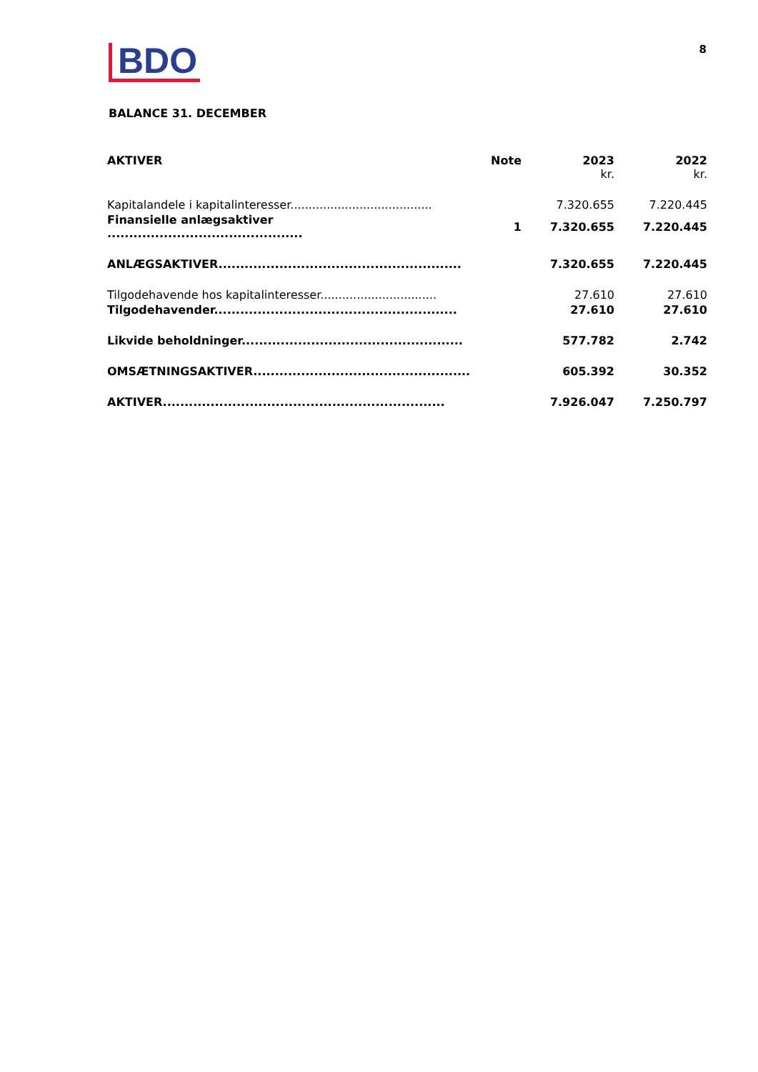BDO
8
BALANCE 31. DECEMBER
| AKTIVER | Note | 2023 kr. | 2022 kr. |
| --- | --- | --- | --- |
| Kapitalandele i kapitalinteresser....................................... | | 7.320.655 | 7.220.445 |
| Finansielle anlægsaktiver ............................................. | 1 | 7.320.655 | 7.220.445 |
| ANLÆGSAKTIVER........................................................ | | 7.320.655 | 7.220.445 |
| Tilgodehavende hos kapitalinteresser................................ | | 27.610 | 27.610 |
| Tilgodehavender........................................................ | | 27.610 | 27.610 |
| Likvide beholdninger................................................... | | 577.782 | 2.742 |
| OMSÆTNINGSAKTIVER.................................................. | | 605.392 | 30.352 |
| AKTIVER................................................................. | | 7.926.047 | 7.250.797 |